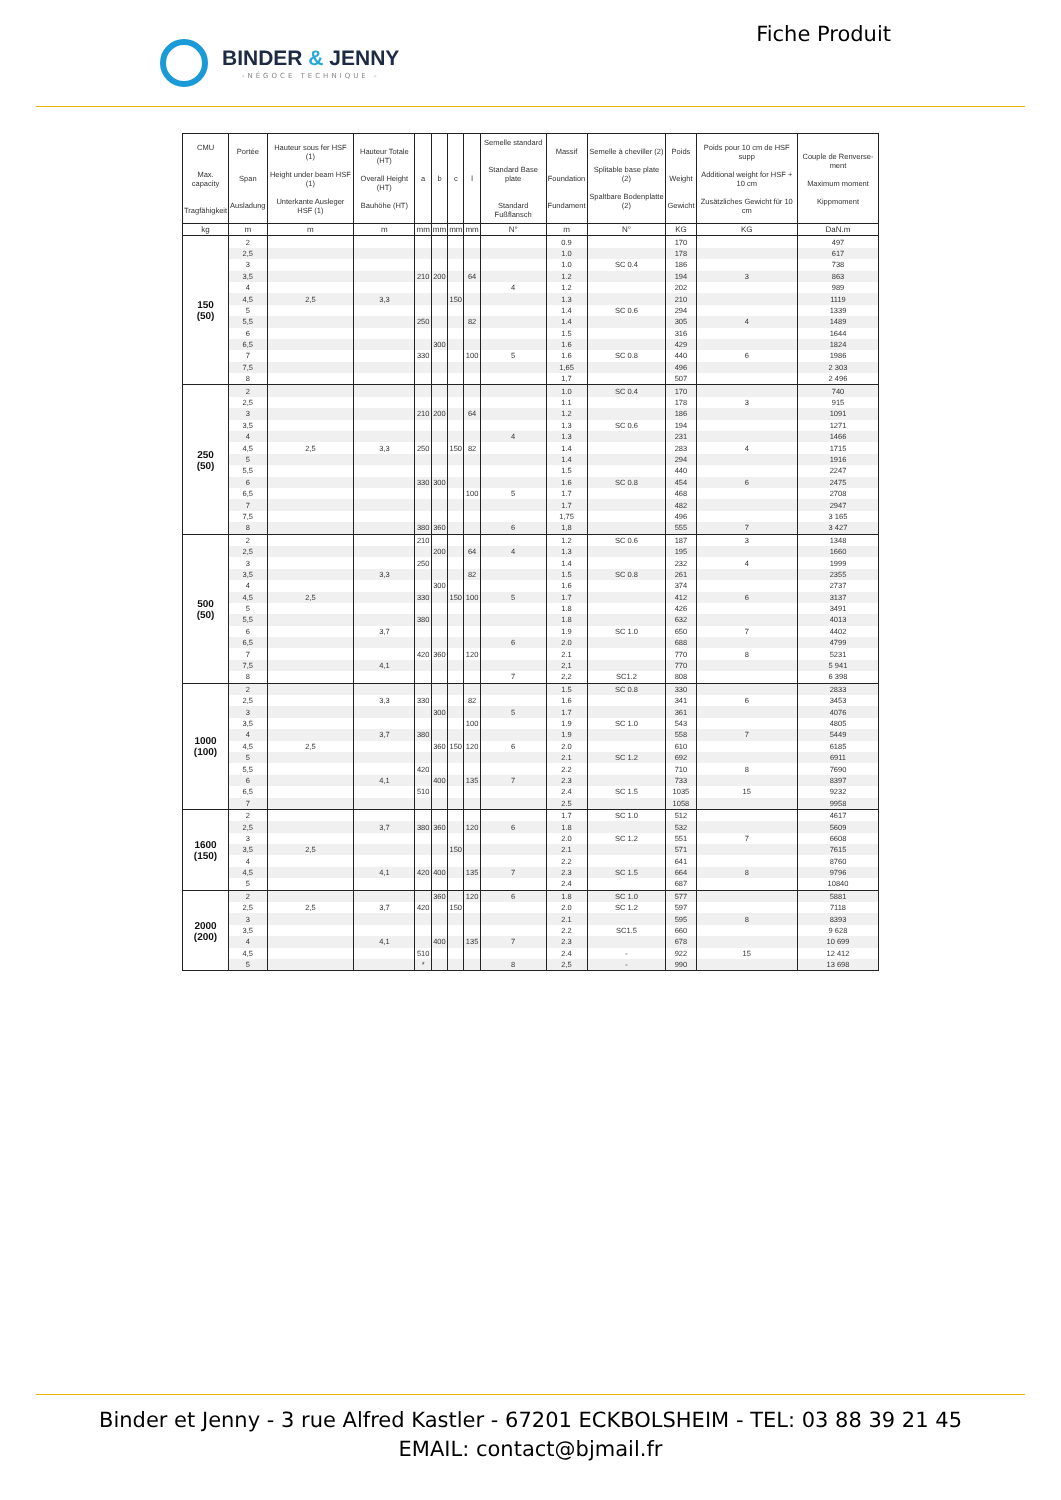BINDER & JENNY
-NÉGOCE TECHNIQUE -
Fiche Produit
| CMU Max. capacity Tragfähigkeit | Portée Span Ausladung | Hauteur sous fer HSF (1) Height under beam HSF (1) Unterkante Ausleger HSF (1) | Hauteur Totale (HT) Overall Height (HT) Bauhöhe (HT) | a | b | c | l | Semelle standard Standard Base plate Standard Fußflansch | Massif Foundation Fundament | Semelle à cheviller (2) Splitable base plate (2) Spaltbare Bodenplatte (2) | Poids Weight Gewicht | Poids pour 10 cm de HSF supp Additional weight for HSF + 10 cm Zusätzliches Gewicht für 10 cm | Couple de Renverse-ment Maximum moment Kippmoment |
| --- | --- | --- | --- | --- | --- | --- | --- | --- | --- | --- | --- | --- | --- |
| kg | m | m | m | mm | mm | mm | mm | N° | m | N° | KG | KG | DaN.m |
| 150 (50) | 2 | | | | | | | | 0.9 | | 170 | | 497 |
| | 2,5 | | | | | | | | 1.0 | | 178 | | 617 |
| | 3 | | | | | | | | 1.0 | SC 0.4 | 186 | | 738 |
| | 3,5 | | | 210 | 200 | | 64 | | 1.2 | | 194 | 3 | 863 |
| | 4 | | | | | | | 4 | 1.2 | | 202 | | 989 |
| | 4,5 | 2,5 | 3,3 | | | 150 | | | 1.3 | | 210 | | 1119 |
| | 5 | | | | | | | | 1.4 | SC 0.6 | 294 | | 1339 |
| | 5,5 | | | 250 | | | 82 | | 1.4 | | 305 | 4 | 1489 |
| | 6 | | | | | | | | 1.5 | | 316 | | 1644 |
| | 6,5 | | | | 300 | | | | 1.6 | | 429 | | 1824 |
| | 7 | | | 330 | | | 100 | 5 | 1.6 | SC 0.8 | 440 | 6 | 1986 |
| | 7,5 | | | | | | | | 1,65 | | 496 | | 2 303 |
| | 8 | | | | | | | | 1,7 | | 507 | | 2 496 |
| 250 (50) | 2 | | | | | | | | 1.0 | SC 0.4 | 170 | | 740 |
| | 2,5 | | | | | | | | 1.1 | | 178 | 3 | 915 |
| | 3 | | | 210 | 200 | | 64 | | 1.2 | | 186 | | 1091 |
| | 3,5 | | | | | | | | 1.3 | SC 0.6 | 194 | | 1271 |
| | 4 | | | | | | | 4 | 1.3 | | 231 | | 1466 |
| | 4,5 | 2,5 | 3,3 | 250 | | 150 | 82 | | 1.4 | | 283 | 4 | 1715 |
| | 5 | | | | | | | | 1.4 | | 294 | | 1916 |
| | 5,5 | | | | | | | | 1.5 | | 440 | | 2247 |
| | 6 | | | 330 | 300 | | | | 1.6 | SC 0.8 | 454 | 6 | 2475 |
| | 6,5 | | | | | | 100 | 5 | 1.7 | | 468 | | 2708 |
| | 7 | | | | | | | | 1.7 | | 482 | | 2947 |
| | 7,5 | | | | | | | | 1,75 | | 496 | | 3 165 |
| | 8 | | | 380 | 360 | | | 6 | 1,8 | | 555 | 7 | 3 427 |
| 500 (50) | 2 | | | 210 | | | | | 1.2 | SC 0.6 | 187 | 3 | 1348 |
| | 2,5 | | | | 200 | | 64 | 4 | 1.3 | | 195 | | 1660 |
| | 3 | | | 250 | | | | | 1.4 | | 232 | 4 | 1999 |
| | 3,5 | | 3,3 | | | | 82 | | 1.5 | SC 0.8 | 261 | | 2355 |
| | 4 | | | | 300 | | | | 1.6 | | 374 | | 2737 |
| | 4,5 | 2,5 | | 330 | | 150 | 100 | 5 | 1.7 | | 412 | 6 | 3137 |
| | 5 | | | | | | | | 1.8 | | 426 | | 3491 |
| | 5,5 | | | 380 | | | | | 1.8 | | 632 | | 4013 |
| | 6 | | 3,7 | | | | | | 1.9 | SC 1.0 | 650 | 7 | 4402 |
| | 6,5 | | | | | | | 6 | 2.0 | | 688 | | 4799 |
| | 7 | | | 420 | 360 | | 120 | | 2.1 | | 770 | 8 | 5231 |
| | 7,5 | | 4,1 | | | | | | 2,1 | | 770 | | 5 941 |
| | 8 | | | | | | | 7 | 2,2 | SC1.2 | 808 | | 6 398 |
| 1000 (100) | 2 | | | | | | | | 1.5 | SC 0.8 | 330 | | 2833 |
| | 2,5 | | 3,3 | 330 | | | 82 | | 1.6 | | 341 | 6 | 3453 |
| | 3 | | | | 300 | | | 5 | 1.7 | | 361 | | 4076 |
| | 3,5 | | | | | | 100 | | 1.9 | SC 1.0 | 543 | | 4805 |
| | 4 | | 3,7 | 380 | | | | | 1.9 | | 558 | 7 | 5449 |
| | 4,5 | 2,5 | | | 360 | 150 | 120 | 6 | 2.0 | | 610 | | 6185 |
| | 5 | | | | | | | | 2.1 | SC 1.2 | 692 | | 6911 |
| | 5,5 | | | 420 | | | | | 2.2 | | 710 | 8 | 7690 |
| | 6 | | 4,1 | | 400 | | 135 | 7 | 2.3 | | 733 | | 8397 |
| | 6,5 | | | 510 | | | | | 2.4 | SC 1.5 | 1035 | 15 | 9232 |
| | 7 | | | | | | | | 2.5 | | 1058 | | 9958 |
| 1600 (150) | 2 | | | | | | | | 1.7 | SC 1.0 | 512 | | 4617 |
| | 2,5 | | 3,7 | 380 | 360 | | 120 | 6 | 1.8 | | 532 | | 5609 |
| | 3 | | | | | | | | 2.0 | SC 1.2 | 551 | 7 | 6608 |
| | 3,5 | 2,5 | | | | 150 | | | 2.1 | | 571 | | 7615 |
| | 4 | | | | | | | | 2.2 | | 641 | | 8760 |
| | 4,5 | | 4,1 | 420 | 400 | | 135 | 7 | 2.3 | SC 1.5 | 664 | 8 | 9796 |
| | 5 | | | | | | | | 2.4 | | 687 | | 10840 |
| 2000 (200) | 2 | | | | 360 | | 120 | 6 | 1.8 | SC 1.0 | 577 | | 5881 |
| | 2,5 | 2,5 | 3,7 | 420 | | 150 | | | 2.0 | SC 1.2 | 597 | | 7118 |
| | 3 | | | | | | | | 2.1 | | 595 | 8 | 8393 |
| | 3,5 | | | | | | | | 2.2 | SC1.5 | 660 | | 9 628 |
| | 4 | | 4,1 | | 400 | | 135 | 7 | 2.3 | | 678 | | 10 699 |
| | 4,5 | | | 510 | | | | | 2.4 | - | 922 | 15 | 12 412 |
| | 5 | | | * | | | | 8 | 2,5 | - | 990 | | 13 698 |
Binder et Jenny - 3 rue Alfred Kastler - 67201 ECKBOLSHEIM - TEL: 03 88 39 21 45
EMAIL: contact@bjmail.fr